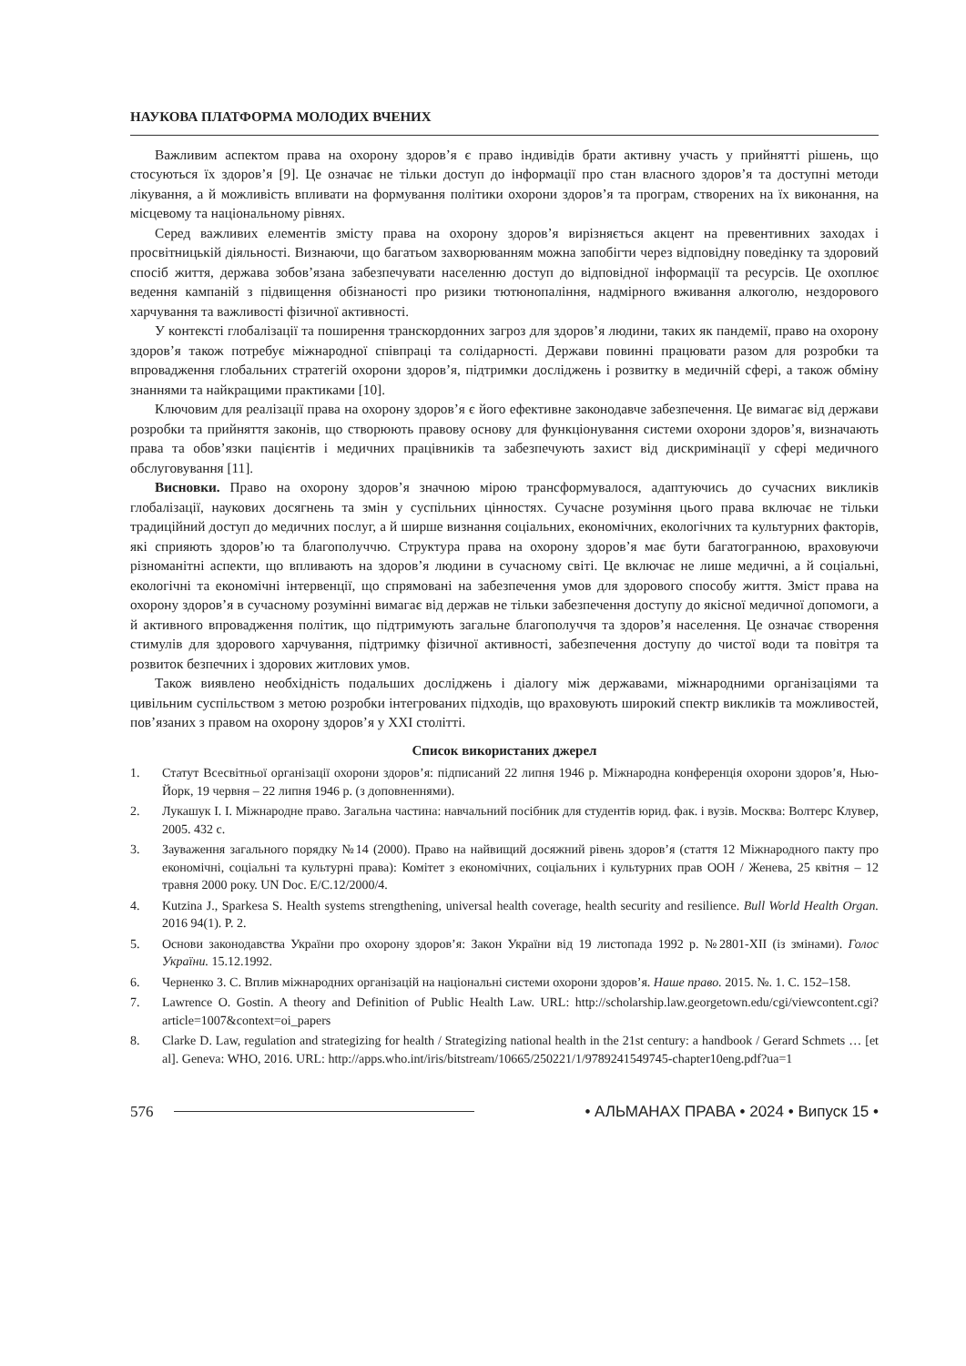НАУКОВА ПЛАТФОРМА МОЛОДИХ ВЧЕНИХ
Важливим аспектом права на охорону здоров’я є право індивідів брати активну участь у прийнятті рішень, що стосуються їх здоров’я [9]. Це означає не тільки доступ до інформації про стан власного здоров’я та доступні методи лікування, а й можливість впливати на формування політики охорони здоров’я та програм, створених на їх виконання, на місцевому та національному рівнях.
Серед важливих елементів змісту права на охорону здоров’я вирізняється акцент на превентивних заходах і просвітницькій діяльності. Визнаючи, що багатьом захворюванням можна запобігти через відповідну поведінку та здоровий спосіб життя, держава зобов’язана забезпечувати населенню доступ до відповідної інформації та ресурсів. Це охоплює ведення кампаній з підвищення обізнаності про ризики тютюнопаління, надмірного вживання алкоголю, нездорового харчування та важливості фізичної активності.
У контексті глобалізації та поширення транскордонних загроз для здоров’я людини, таких як пандемії, право на охорону здоров’я також потребує міжнародної співпраці та солідарності. Держави повинні працювати разом для розробки та впровадження глобальних стратегій охорони здоров’я, підтримки досліджень і розвитку в медичній сфері, а також обміну знаннями та найкращими практиками [10].
Ключовим для реалізації права на охорону здоров’я є його ефективне законодавче забезпечення. Це вимагає від держави розробки та прийняття законів, що створюють правову основу для функціонування системи охорони здоров’я, визначають права та обов’язки пацієнтів і медичних працівників та забезпечують захист від дискримінації у сфері медичного обслуговування [11].
Висновки. Право на охорону здоров’я значною мірою трансформувалося, адаптуючись до сучасних викликів глобалізації, наукових досягнень та змін у суспільних цінностях. Сучасне розуміння цього права включає не тільки традиційний доступ до медичних послуг, а й ширше визнання соціальних, економічних, екологічних та культурних факторів, які сприяють здоров’ю та благополуччю. Структура права на охорону здоров’я має бути багатогранною, враховуючи різноманітні аспекти, що впливають на здоров’я людини в сучасному світі. Це включає не лише медичні, а й соціальні, екологічні та економічні інтервенції, що спрямовані на забезпечення умов для здорового способу життя. Зміст права на охорону здоров’я в сучасному розумінні вимагає від держав не тільки забезпечення доступу до якісної медичної допомоги, а й активного впровадження політик, що підтримують загальне благополуччя та здоров’я населення. Це означає створення стимулів для здорового харчування, підтримку фізичної активності, забезпечення доступу до чистої води та повітря та розвиток безпечних і здорових житлових умов.
Також виявлено необхідність подальших досліджень і діалогу між державами, міжнародними організаціями та цивільним суспільством з метою розробки інтегрованих підходів, що враховують широкий спектр викликів та можливостей, пов’язаних з правом на охорону здоров’я у XXI столітті.
Список використаних джерел
1. Статут Всесвітньої організації охорони здоров’я: підписаний 22 липня 1946 р. Міжнародна конференція охорони здоров’я, Нью-Йорк, 19 червня – 22 липня 1946 р. (з доповненнями).
2. Лукашук І. І. Міжнародне право. Загальна частина: навчальний посібник для студентів юрид. фак. і вузів. Москва: Волтерс Клувер, 2005. 432 с.
3. Зауваження загального порядку №14 (2000). Право на найвищий досяжний рівень здоров’я (стаття 12 Міжнародного пакту про економічні, соціальні та культурні права): Комітет з економічних, соціальних і культурних прав ООН / Женева, 25 квітня – 12 травня 2000 року. UN Doc. E/C.12/2000/4.
4. Kutzina J., Sparkesa S. Health systems strengthening, universal health coverage, health security and resilience. Bull World Health Organ. 2016 94(1). P. 2.
5. Основи законодавства України про охорону здоров’я: Закон України від 19 листопада 1992 р. №2801-XII (із змінами). Голос України. 15.12.1992.
6. Черненко З. С. Вплив міжнародних організацій на національні системи охорони здоров’я. Наше право. 2015. №. 1. С. 152–158.
7. Lawrence O. Gostin. A theory and Definition of Public Health Law. URL: http://scholarship.law.georgetown.edu/cgi/viewcontent.cgi?article=1007&context=oi_papers
8. Clarke D. Law, regulation and strategizing for health / Strategizing national health in the 21st century: a handbook / Gerard Schmets … [et al]. Geneva: WHO, 2016. URL: http://apps.who.int/iris/bitstream/10665/250221/1/9789241549745-chapter10eng.pdf?ua=1
576 • АЛЬМАНАХ ПРАВА • 2024 • Випуск 15 •